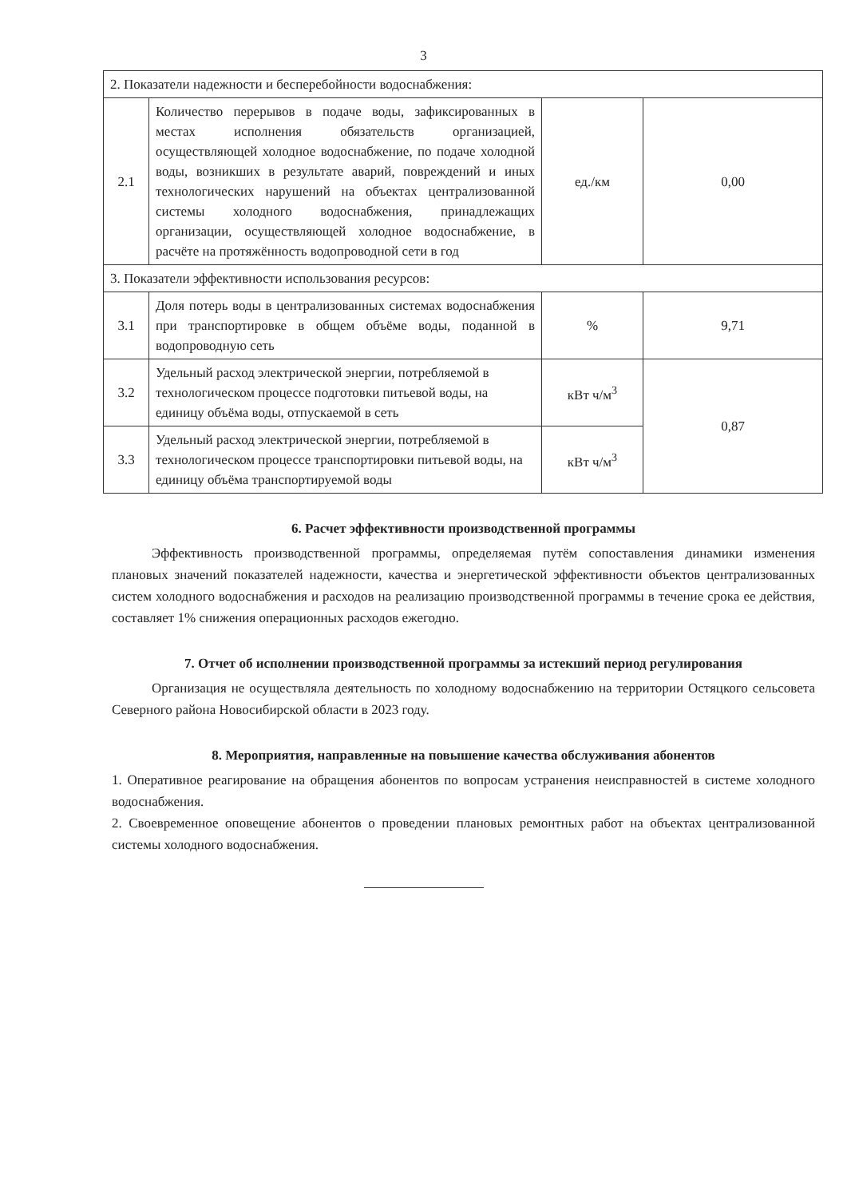3
| 2. Показатели надежности и бесперебойности водоснабжения: | | | |
| 2.1 | Количество перерывов в подаче воды, зафиксированных в местах исполнения обязательств организацией, осуществляющей холодное водоснабжение, по подаче холодной воды, возникших в результате аварий, повреждений и иных технологических нарушений на объектах централизованной системы холодного водоснабжения, принадлежащих организации, осуществляющей холодное водоснабжение, в расчёте на протяжённость водопроводной сети в год | ед./км | 0,00 |
| 3. Показатели эффективности использования ресурсов: | | | |
| 3.1 | Доля потерь воды в централизованных системах водоснабжения при транспортировке в общем объёме воды, поданной в водопроводную сеть | % | 9,71 |
| 3.2 | Удельный расход электрической энергии, потребляемой в технологическом процессе подготовки питьевой воды, на единицу объёма воды, отпускаемой в сеть | кВт ч/м<sup>3</sup> | 0,87 |
| 3.3 | Удельный расход электрической энергии, потребляемой в технологическом процессе транспортировки питьевой воды, на единицу объёма транспортируемой воды | кВт ч/м<sup>3</sup> | |
6. Расчет эффективности производственной программы
Эффективность производственной программы, определяемая путём сопоставления динамики изменения плановых значений показателей надежности, качества и энергетической эффективности объектов централизованных систем холодного водоснабжения и расходов на реализацию производственной программы в течение срока ее действия, составляет 1% снижения операционных расходов ежегодно.
7. Отчет об исполнении производственной программы за истекший период регулирования
Организация не осуществляла деятельность по холодному водоснабжению на территории Остяцкого сельсовета Северного района Новосибирской области в 2023 году.
8. Мероприятия, направленные на повышение качества обслуживания абонентов
1. Оперативное реагирование на обращения абонентов по вопросам устранения неисправностей в системе холодного водоснабжения.
2. Своевременное оповещение абонентов о проведении плановых ремонтных работ на объектах централизованной системы холодного водоснабжения.